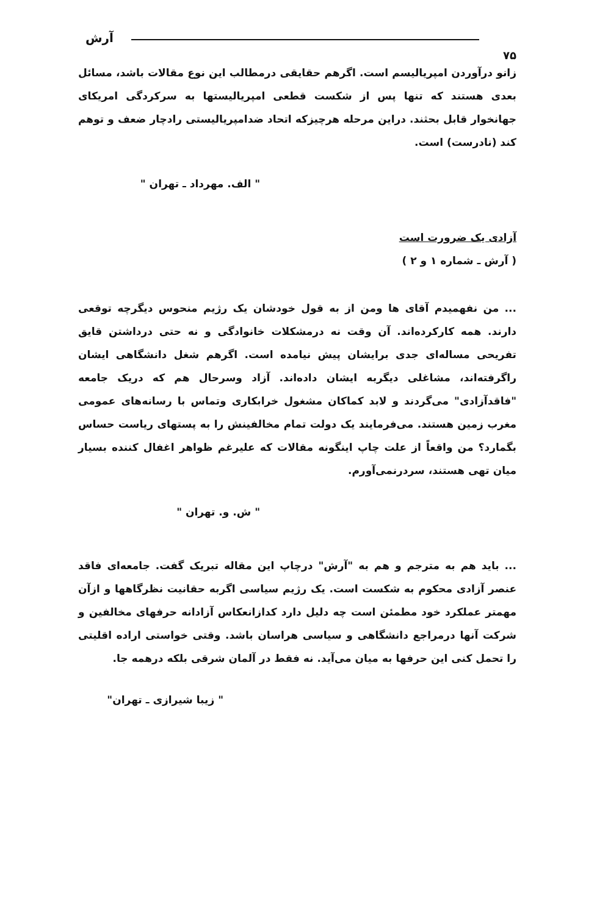آرش
۷۵
زانو درآوردن امپریالیسم است. اگرهم حقایقی درمطالب این نوع مقالات باشد، مسائل بعدی هستند که تنها پس از شکست قطعی امپریالیستها به سرکردگی امریکای جهانخوار قابل بحثند. دراین مرحله هرچیزکه اتحاد ضدامپریالیستی رادچار ضعف و توهم کند (نادرست) است.
" الف. مهرداد ـ تهران "
آزادی یک ضرورت است
( آرش ـ شماره ۱ و ۲ )
... من نفهمیدم آقای ها ومن از به قول خودشان یک رژیم منحوس دیگرچه توقعی دارند. همه کارکرده‌اند. آن وقت نه درمشکلات خانوادگی و نه حتی درداشتن قایق تفریحی مساله‌ای جدی برایشان پیش نیامده است. اگرهم شغل دانشگاهی ایشان راگرفته‌اند، مشاغلی دیگربه ایشان داده‌اند. آزاد وسرحال هم که دریک جامعه "فاقدآزادی" می‌گردند و لابد کماکان مشغول خرابکاری وتماس با رسانه‌های عمومی مغرب زمین هستند. می‌فرمایند یک دولت تمام مخالفینش را به پستهای ریاست حساس بگمارد؟ من واقعاً از علت چاپ اینگونه مقالات که علیرغم ظواهر اغفال کننده بسیار میان تهی هستند، سردرنمی‌آورم.
" ش. و. تهران "
... باید هم به مترجم و هم به "آرش" درچاپ این مقاله تبریک گفت. جامعه‌ای فاقد عنصر آزادی محکوم به شکست است. یک رژیم سیاسی اگربه حقانیت نظرگاهها و ازآن مهمتر عملکرد خود مطمئن است چه دلیل دارد کدازانعکاس آزادانه حرفهای مخالفین و شرکت آنها درمراجع دانشگاهی و سیاسی هراسان باشد. وقتی خواستی اراده اقلیتی را تحمل کنی این حرفها به میان می‌آید. نه فقط در آلمان شرقی بلکه درهمه جا.
" زیبا شیرازی ـ تهران"